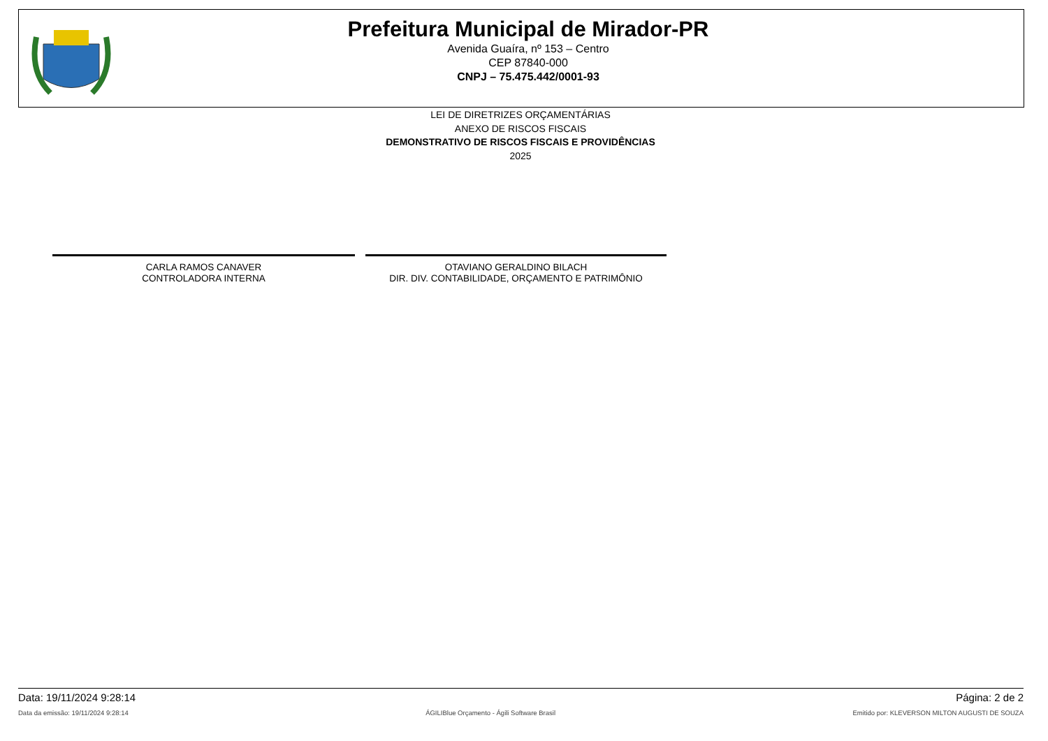Prefeitura Municipal de Mirador-PR
Avenida Guaíra, nº 153 – Centro
CEP 87840-000
CNPJ – 75.475.442/0001-93
LEI DE DIRETRIZES ORÇAMENTÁRIAS
ANEXO DE RISCOS FISCAIS
DEMONSTRATIVO DE RISCOS FISCAIS E PROVIDÊNCIAS
2025
CARLA RAMOS CANAVER
CONTROLADORA INTERNA
OTAVIANO GERALDINO BILACH
DIR. DIV. CONTABILIDADE, ORÇAMENTO E PATRIMÔNIO
Data: 19/11/2024 9:28:14 Página: 2 de 2
Data da emissão: 19/11/2024 9:28:14 ÁGILIBlue Orçamento - Ágili Software Brasil Emitido por: KLEVERSON MILTON AUGUSTI DE SOUZA